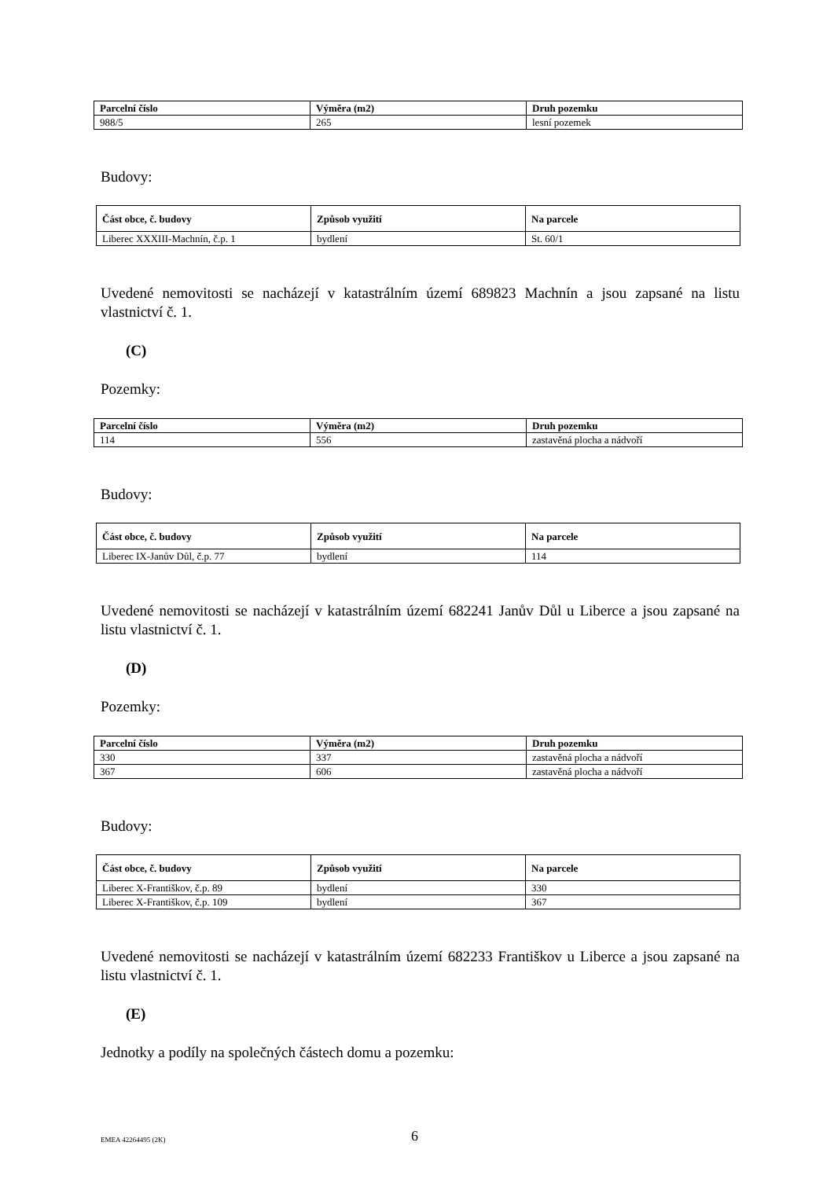| Parcelní číslo | Výměra (m2) | Druh pozemku |
| --- | --- | --- |
| 988/5 | 265 | lesní pozemek |
Budovy:
| Část obce, č. budovy | Způsob využití | Na parcele |
| --- | --- | --- |
| Liberec XXXIII-Machnín, č.p. 1 | bydlení | St. 60/1 |
Uvedené nemovitosti se nacházejí v katastrálním území 689823 Machnín a jsou zapsané na listu vlastnictví č. 1.
(C)
Pozemky:
| Parcelní číslo | Výměra (m2) | Druh pozemku |
| --- | --- | --- |
| 114 | 556 | zastavěná plocha a nádvoří |
Budovy:
| Část obce, č. budovy | Způsob využití | Na parcele |
| --- | --- | --- |
| Liberec IX-Janův Důl, č.p. 77 | bydlení | 114 |
Uvedené nemovitosti se nacházejí v katastrálním území 682241 Janův Důl u Liberce a jsou zapsané na listu vlastnictví č. 1.
(D)
Pozemky:
| Parcelní číslo | Výměra (m2) | Druh pozemku |
| --- | --- | --- |
| 330 | 337 | zastavěná plocha a nádvoří |
| 367 | 606 | zastavěná plocha a nádvoří |
Budovy:
| Část obce, č. budovy | Způsob využití | Na parcele |
| --- | --- | --- |
| Liberec X-Františkov, č.p. 89 | bydlení | 330 |
| Liberec X-Františkov, č.p. 109 | bydlení | 367 |
Uvedené nemovitosti se nacházejí v katastrálním území 682233 Františkov u Liberce a jsou zapsané na listu vlastnictví č. 1.
(E)
Jednotky a podíly na společných částech domu a pozemku:
EMEA 42264495 (2K) 6